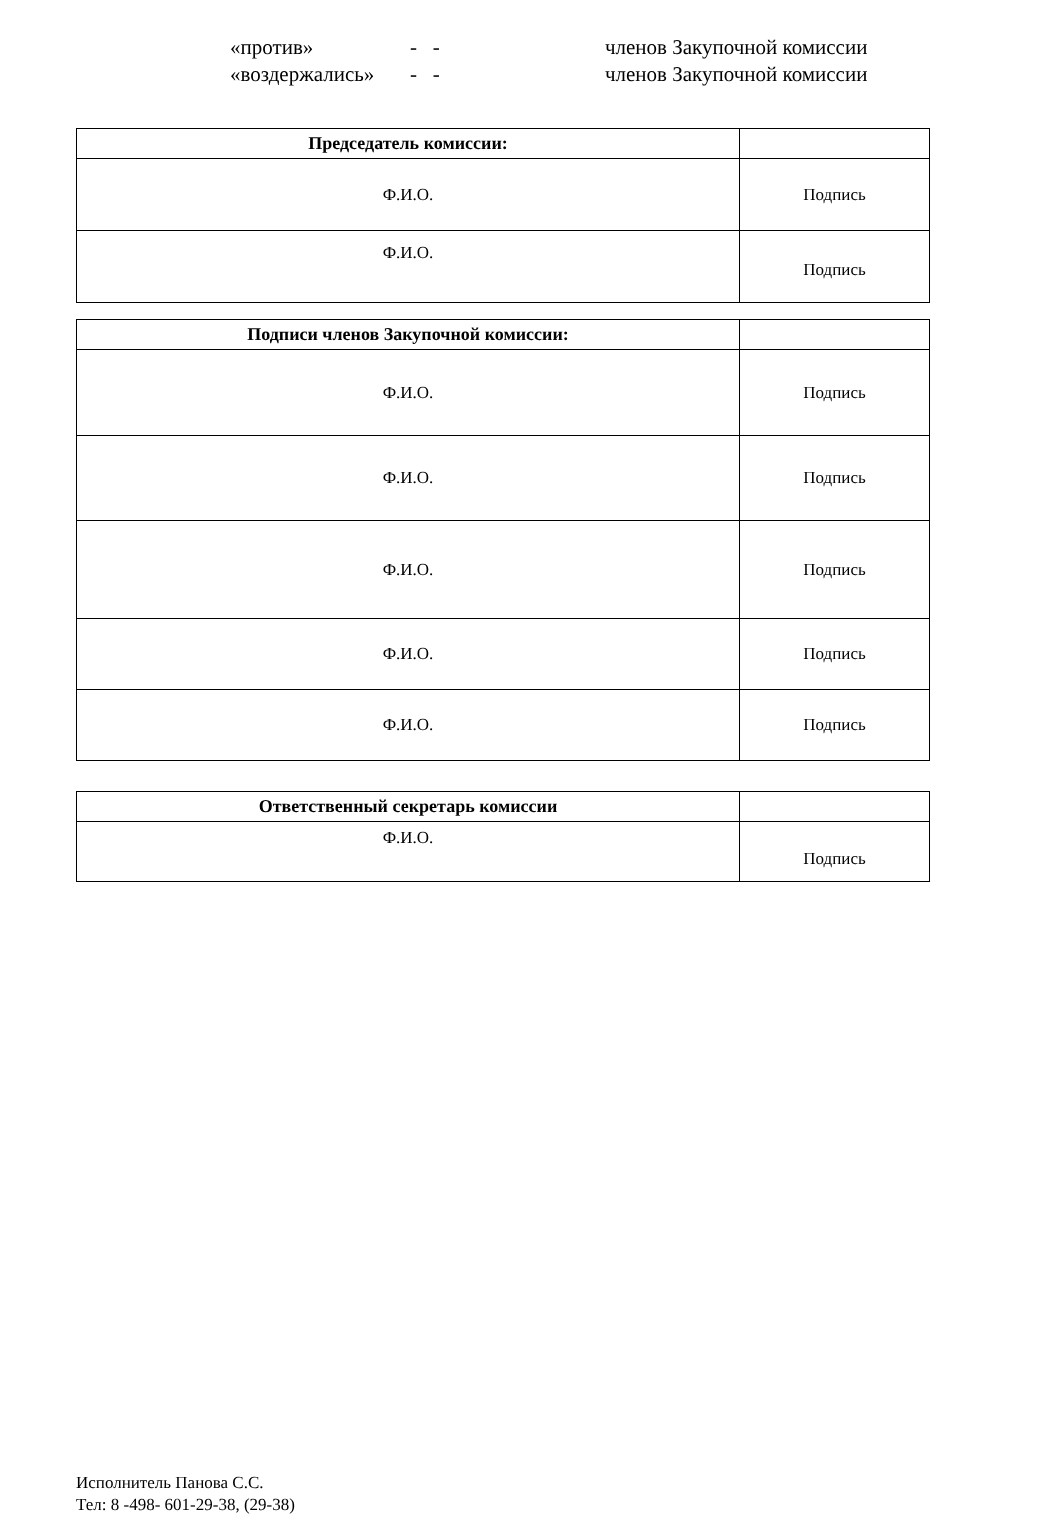«против» - - членов Закупочной комиссии
«воздержались» - - членов Закупочной комиссии
| Председатель комиссии: | |
| --- | --- |
| Ф.И.О. | Подпись |
| Ф.И.О. | Подпись |
| Подписи членов Закупочной комиссии: | |
| --- | --- |
| Ф.И.О. | Подпись |
| Ф.И.О. | Подпись |
| Ф.И.О. | Подпись |
| Ф.И.О. | Подпись |
| Ф.И.О. | Подпись |
| Ответственный секретарь комиссии | |
| --- | --- |
| Ф.И.О. | Подпись |
Исполнитель Панова С.С.
Тел: 8 -498- 601-29-38, (29-38)